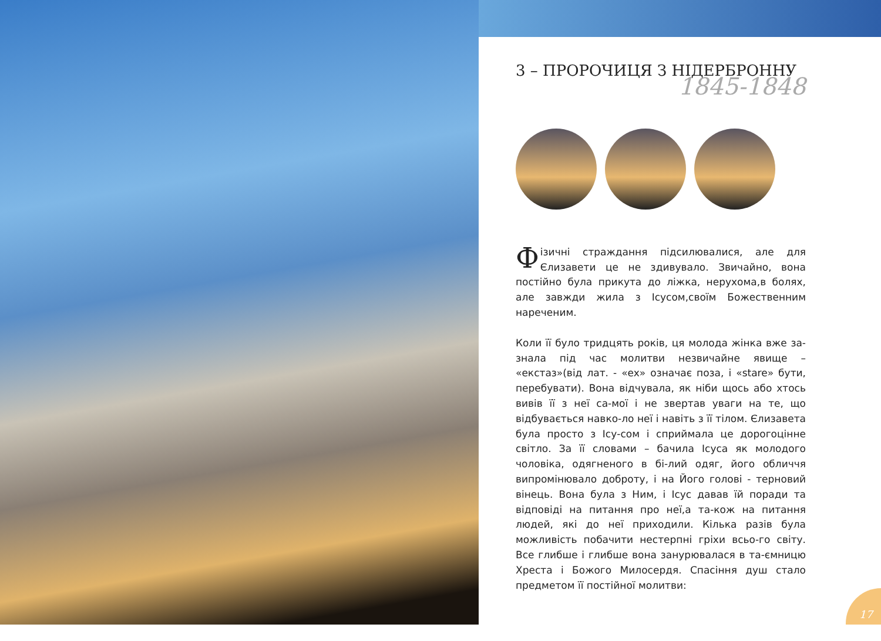3 – ПРОРОЧИЦЯ З НІДЕРБРОННУ
1845-1848
Фізичні страждання підсилювалися, але для Єлизавети це не здивувало. Звичайно, вона постійно була прикута до ліжка, нерухома,в болях, але завжди жила з Ісусом,своїм Божественним нареченим.
Коли її було тридцять років, ця молода жінка вже за-знала під час молитви незвичайне явище – «екстаз»(від лат. - «ex» означає поза, і «stare» бути, перебувати). Вона відчувала, як ніби щось або хтось вивів її з неї са-мої і не звертав уваги на те, що відбувається навко-ло неї і навіть з її тілом. Єлизавета була просто з Ісу-сом і сприймала це дорогоцінне світло. За її словами – бачила Ісуса як молодого чоловіка, одягненого в бі-лий одяг, його обличчя випромінювало доброту, і на Його голові - терновий вінець. Вона була з Ним, і Ісус давав їй поради та відповіді на питання про неї,а та-кож на питання людей, які до неї приходили. Кілька разів була можливість побачити нестерпні гріхи всьо-го світу. Все глибше і глибше вона занурювалася в та-ємницю Хреста і Божого Милосердя. Спасіння душ стало предметом її постійної молитви:
17